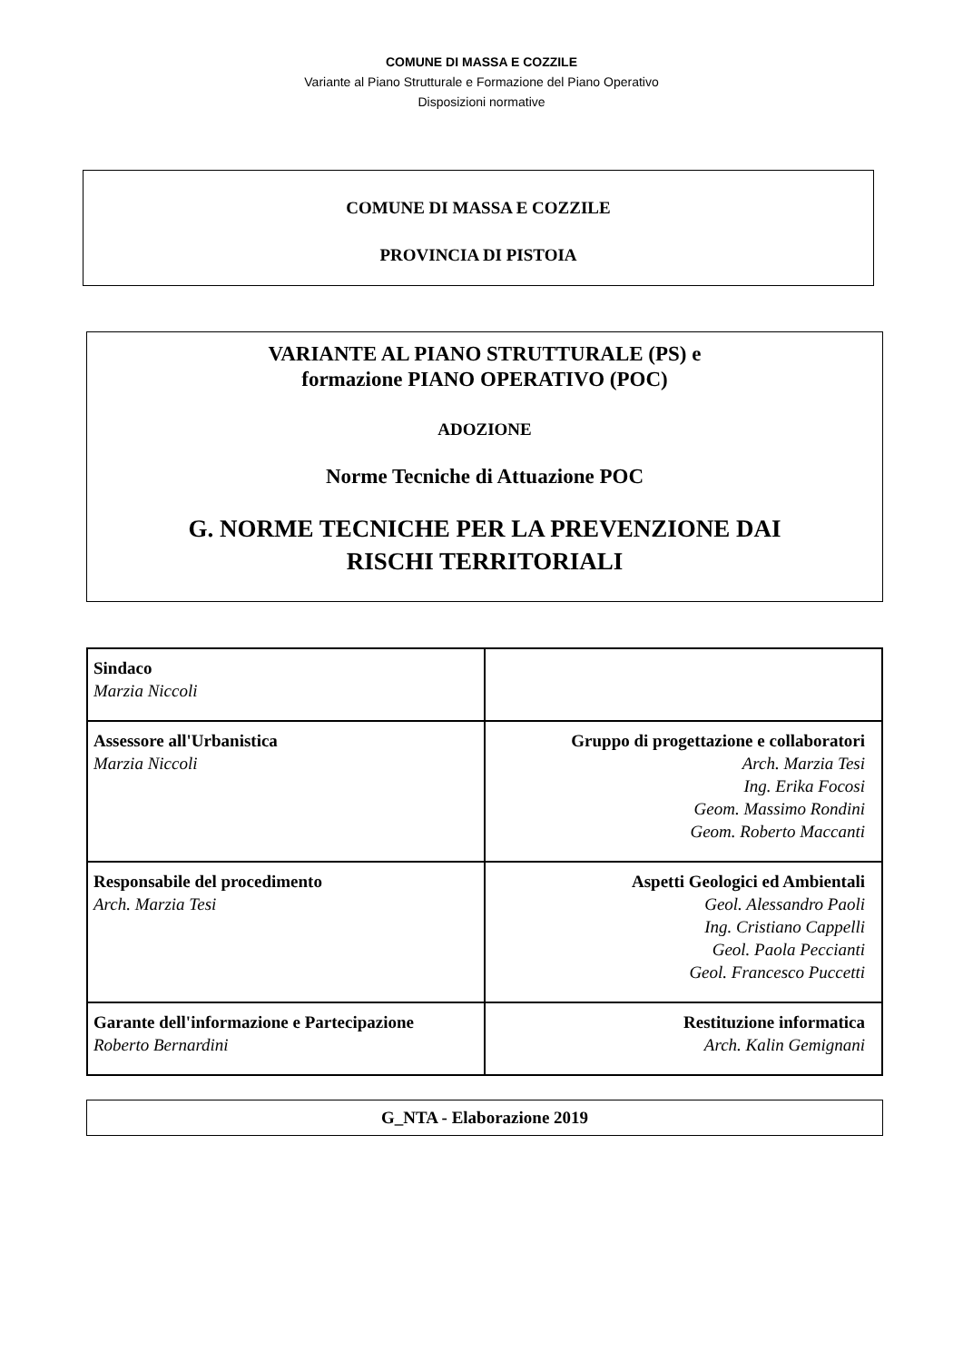COMUNE DI MASSA E COZZILE
Variante al Piano Strutturale e Formazione del Piano Operativo
Disposizioni normative
COMUNE DI MASSA E COZZILE
PROVINCIA DI PISTOIA
VARIANTE AL PIANO STRUTTURALE (PS) e
formazione PIANO OPERATIVO (POC)
ADOZIONE
Norme Tecniche di Attuazione POC
G. NORME TECNICHE PER LA PREVENZIONE DAI
RISCHI TERRITORIALI
| Sindaco Marzia Niccoli | |
| Assessore all'Urbanistica Marzia Niccoli | Gruppo di progettazione e collaboratori Arch. Marzia Tesi Ing. Erika Focosi Geom. Massimo Rondini Geom. Roberto Maccanti |
| Responsabile del procedimento Arch. Marzia Tesi | Aspetti Geologici ed Ambientali Geol. Alessandro Paoli Ing. Cristiano Cappelli Geol. Paola Peccianti Geol. Francesco Puccetti |
| Garante dell'informazione e Partecipazione Roberto Bernardini | Restituzione informatica Arch. Kalin Gemignani |
G_NTA - Elaborazione 2019